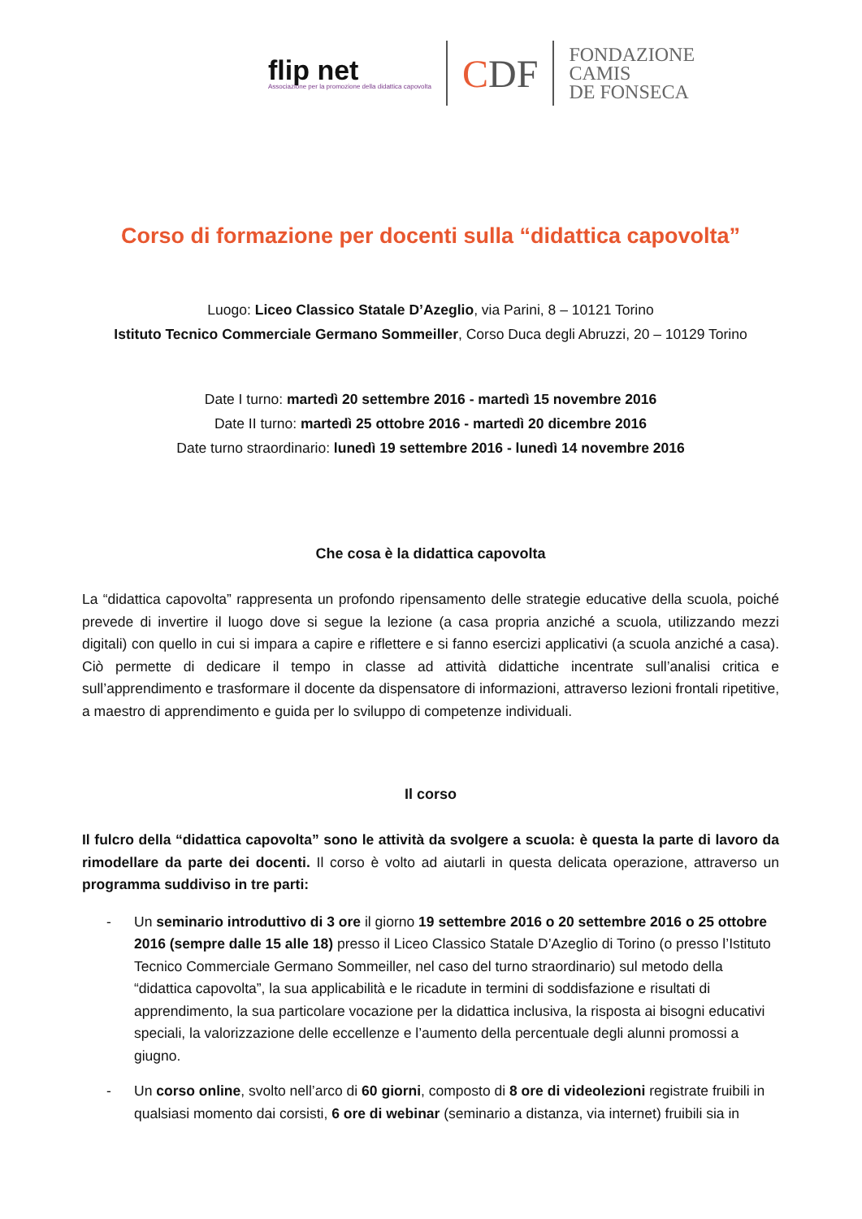flip net
Associazione per la promozione della didattica capovolta
CDF
FONDAZIONE
CAMIS
DE FONSECA
Corso di formazione per docenti sulla “didattica capovolta”
Luogo: Liceo Classico Statale D’Azeglio, via Parini, 8 – 10121 Torino
Istituto Tecnico Commerciale Germano Sommeiller, Corso Duca degli Abruzzi, 20 – 10129 Torino
Date I turno: martedì 20 settembre 2016 - martedì 15 novembre 2016
Date II turno: martedì 25 ottobre 2016 - martedì 20 dicembre 2016
Date turno straordinario: lunedì 19 settembre 2016 - lunedì 14 novembre 2016
Che cosa è la didattica capovolta
La “didattica capovolta” rappresenta un profondo ripensamento delle strategie educative della scuola, poiché prevede di invertire il luogo dove si segue la lezione (a casa propria anziché a scuola, utilizzando mezzi digitali) con quello in cui si impara a capire e riflettere e si fanno esercizi applicativi (a scuola anziché a casa). Ciò permette di dedicare il tempo in classe ad attività didattiche incentrate sull’analisi critica e sull’apprendimento e trasformare il docente da dispensatore di informazioni, attraverso lezioni frontali ripetitive, a maestro di apprendimento e guida per lo sviluppo di competenze individuali.
Il corso
Il fulcro della “didattica capovolta” sono le attività da svolgere a scuola: è questa la parte di lavoro da rimodellare da parte dei docenti. Il corso è volto ad aiutarli in questa delicata operazione, attraverso un programma suddiviso in tre parti:
- Un seminario introduttivo di 3 ore il giorno 19 settembre 2016 o 20 settembre 2016 o 25 ottobre 2016 (sempre dalle 15 alle 18) presso il Liceo Classico Statale D’Azeglio di Torino (o presso l’Istituto Tecnico Commerciale Germano Sommeiller, nel caso del turno straordinario) sul metodo della “didattica capovolta”, la sua applicabilità e le ricadute in termini di soddisfazione e risultati di apprendimento, la sua particolare vocazione per la didattica inclusiva, la risposta ai bisogni educativi speciali, la valorizzazione delle eccellenze e l’aumento della percentuale degli alunni promossi a giugno.
- Un corso online, svolto nell’arco di 60 giorni, composto di 8 ore di videolezioni registrate fruibili in qualsiasi momento dai corsisti, 6 ore di webinar (seminario a distanza, via internet) fruibili sia in